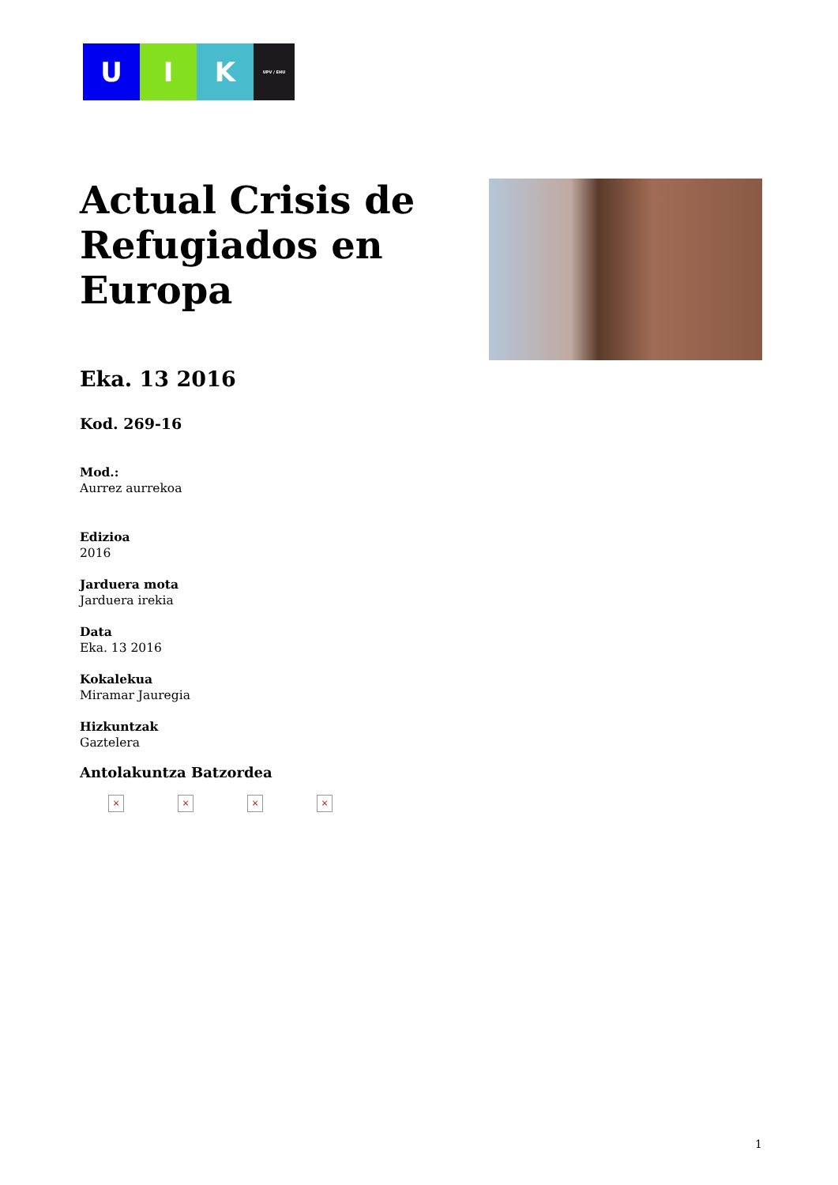U I K
UPV / EHU
Actual Crisis de Refugiados en Europa
Eka. 13 2016
Kod. 269-16
Mod.:
Aurrez aurrekoa
Edizioa
2016
Jarduera mota
Jarduera irekia
Data
Eka. 13 2016
Kokalekua
Miramar Jauregia
Hizkuntzak
Gaztelera
Antolakuntza Batzordea
× × × ×
1